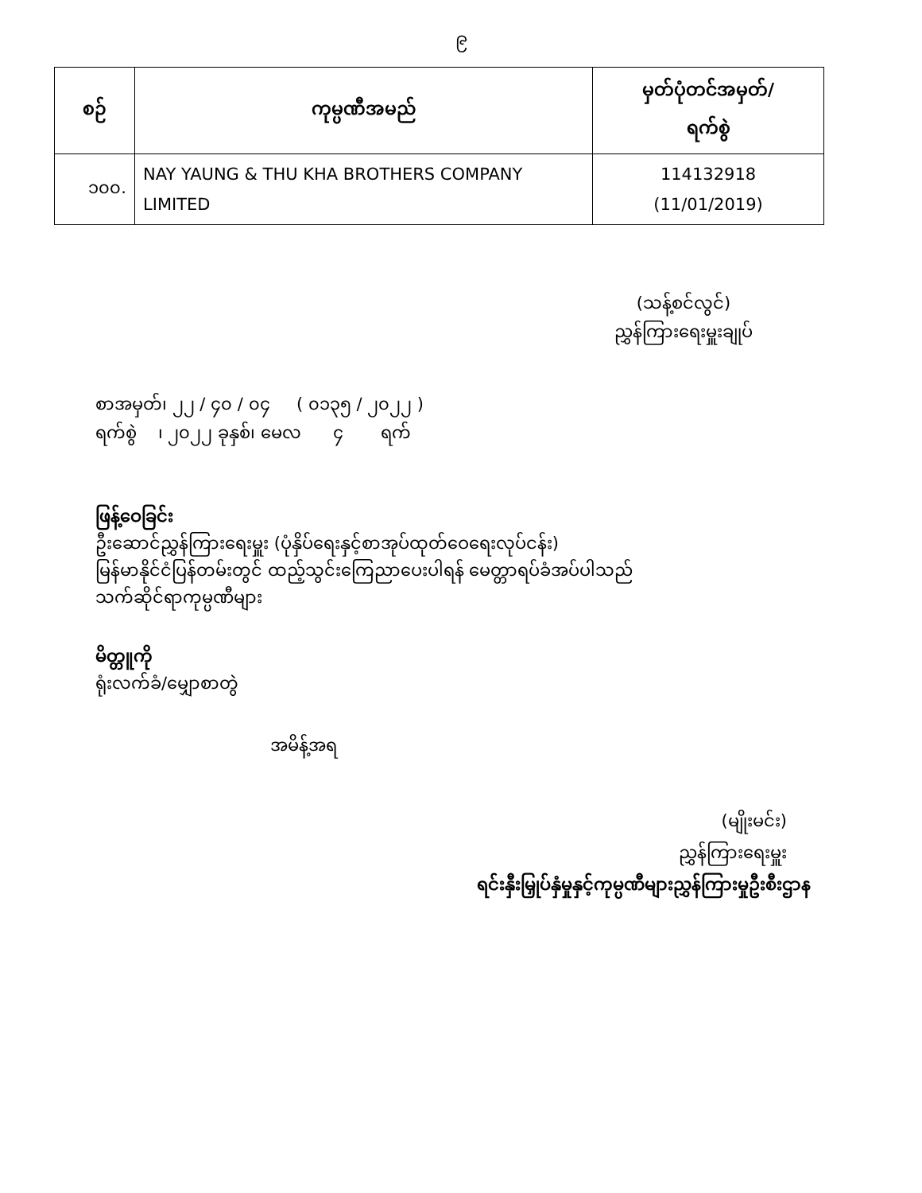၉
| စဉ် | ကုမ္ပဏီအမည် | မှတ်ပုံတင်အမှတ်/ ရက်စွဲ |
| --- | --- | --- |
| ၁၀၀. | NAY YAUNG & THU KHA BROTHERS COMPANY LIMITED | 114132918 (11/01/2019) |
(သန့်စင်လွင်)
ညွှန်ကြားရေးမှူးချုပ်
စာအမှတ်၊ ၂၂ / ၄၀ / ၀၄ ( ၀၁၃၅ / ၂၀၂၂ )
ရက်စွဲ ၊ ၂၀၂၂ ခုနှစ်၊ မေလ ၄ ရက်
ဖြန့်ဝေခြင်း
ဦးဆောင်ညွှန်ကြားရေးမှူး (ပုံနှိပ်ရေးနှင့်စာအုပ်ထုတ်ဝေရေးလုပ်ငန်း)
မြန်မာနိုင်ငံပြန်တမ်းတွင် ထည့်သွင်းကြေညာပေးပါရန် မေတ္တာရပ်ခံအပ်ပါသည်
သက်ဆိုင်ရာကုမ္ပဏီများ
မိတ္တူကို
ရုံးလက်ခံ/မျှောစာတွဲ
အမိန့်အရ
(မျိုးမင်း)
ညွှန်ကြားရေးမှူး
ရင်းနှီးမြှုပ်နှံမှုနှင့်ကုမ္ပဏီများညွှန်ကြားမှုဦးစီးဌာန